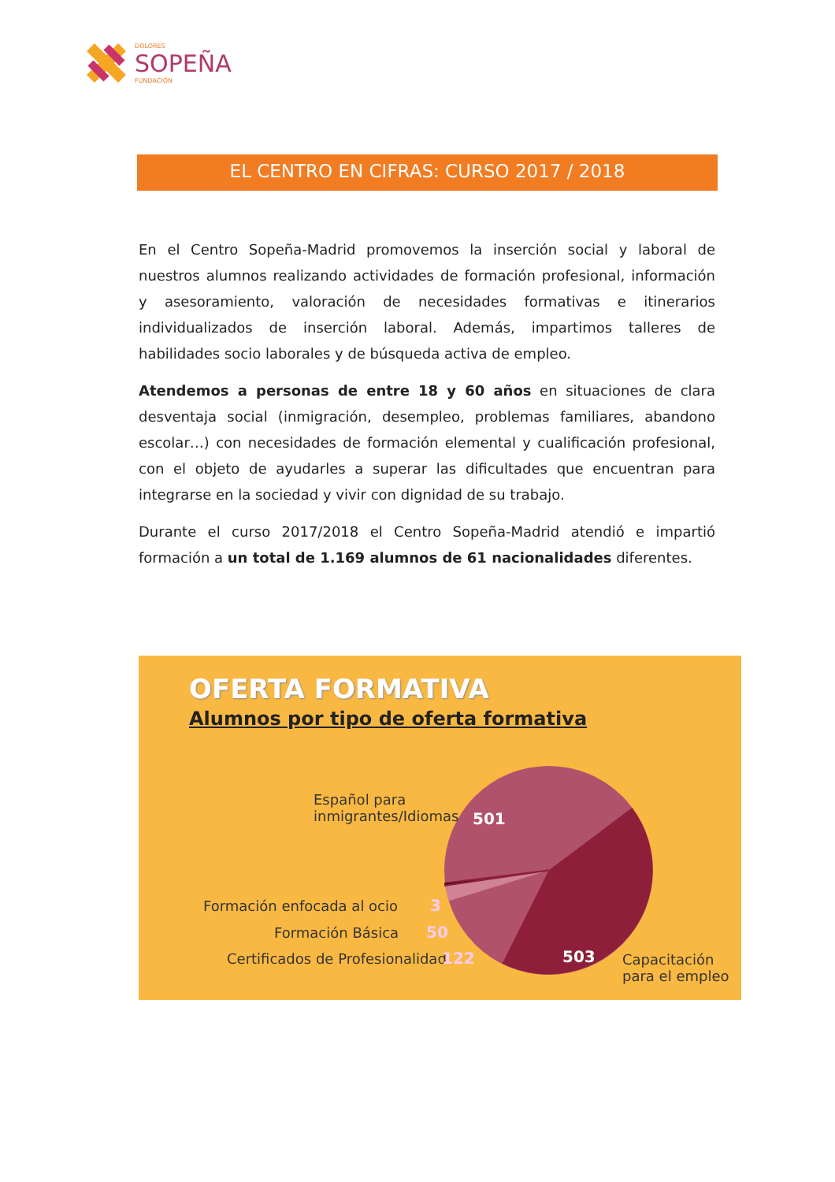DOLORES
SOPEÑA
FUNDACIÓN
EL CENTRO EN CIFRAS: CURSO 2017 / 2018
En el Centro Sopeña-Madrid promovemos la inserción social y laboral de nuestros alumnos realizando actividades de formación profesional, información y asesoramiento, valoración de necesidades formativas e itinerarios individualizados de inserción laboral. Además, impartimos talleres de habilidades socio laborales y de búsqueda activa de empleo.
Atendemos a personas de entre 18 y 60 años en situaciones de clara desventaja social (inmigración, desempleo, problemas familiares, abandono escolar…) con necesidades de formación elemental y cualificación profesional, con el objeto de ayudarles a superar las dificultades que encuentran para integrarse en la sociedad y vivir con dignidad de su trabajo.
Durante el curso 2017/2018 el Centro Sopeña-Madrid atendió e impartió formación a un total de 1.169 alumnos de 61 nacionalidades diferentes.
OFERTA FORMATIVA
Alumnos por tipo de oferta formativa
Español para
inmigrantes/Idiomas
501
Formación enfocada al ocio 3
Formación Básica 50
Certificados de Profesionalidad
122 503
Capacitación
para el empleo